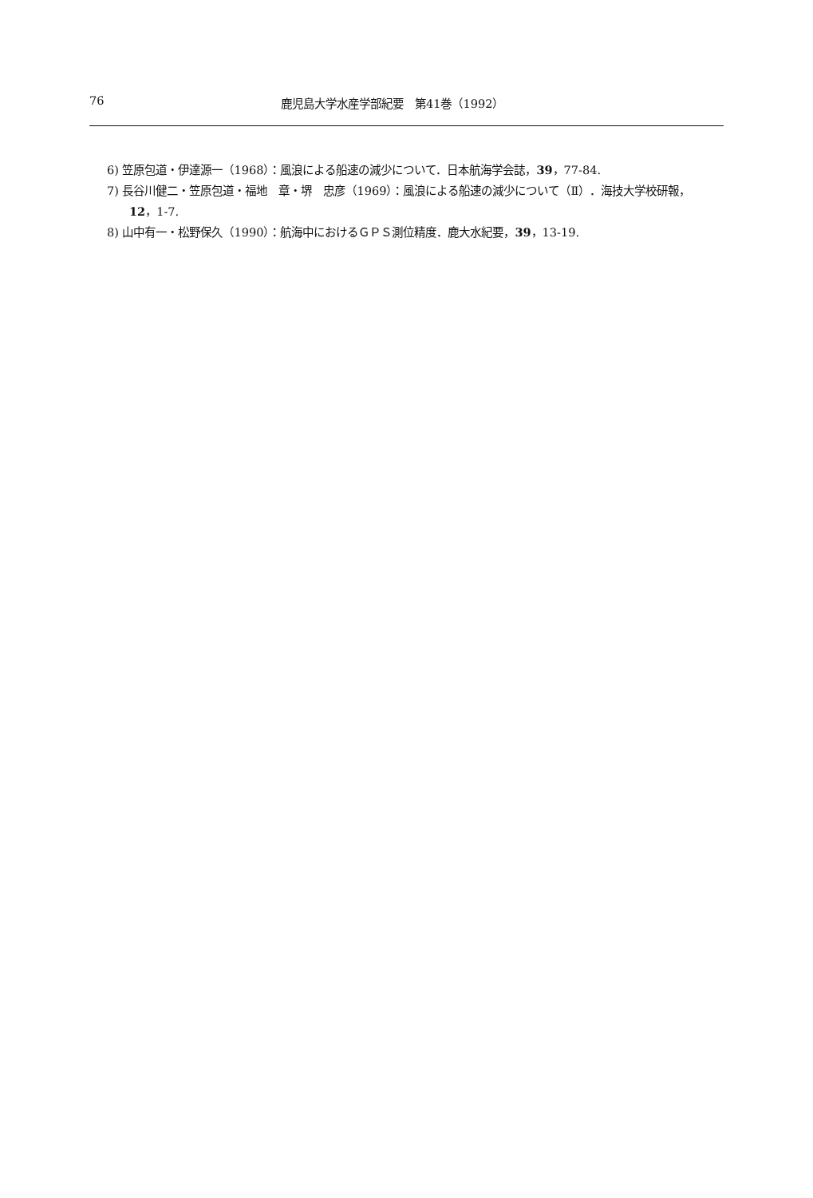76 鹿児島大学水産学部紀要　第41巻（1992）
6) 笠原包道・伊達源一（1968）：風浪による船速の減少について．日本航海学会誌，39，77-84.
7) 長谷川健二・笠原包道・福地　章・堺　忠彦（1969）：風浪による船速の減少について（Ⅱ）．海技大学校研報，12，1-7.
8) 山中有一・松野保久（1990）：航海中におけるＧＰＳ測位精度．鹿大水紀要，39，13-19.